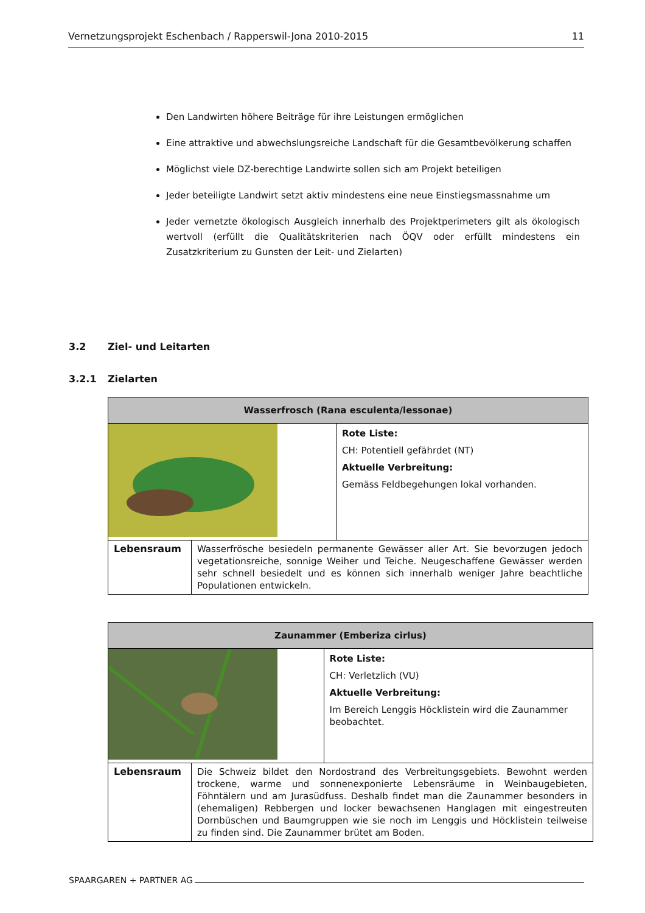Vernetzungsprojekt Eschenbach / Rapperswil-Jona 2010-2015 11
Den Landwirten höhere Beiträge für ihre Leistungen ermöglichen
Eine attraktive und abwechslungsreiche Landschaft für die Gesamtbevölkerung schaffen
Möglichst viele DZ-berechtige Landwirte sollen sich am Projekt beteiligen
Jeder beteiligte Landwirt setzt aktiv mindestens eine neue Einstiegsmassnahme um
Jeder vernetzte ökologisch Ausgleich innerhalb des Projektperimeters gilt als ökologisch wertvoll (erfüllt die Qualitätskriterien nach ÖQV oder erfüllt mindestens ein Zusatzkriterium zu Gunsten der Leit- und Zielarten)
3.2 Ziel- und Leitarten
3.2.1 Zielarten
| Wasserfrosch (Rana esculenta/lessonae) | | |
| | | Rote Liste: CH: Potentiell gefährdet (NT) Aktuelle Verbreitung: Gemäss Feldbegehungen lokal vorhanden. |
| Lebensraum | Wasserfrösche besiedeln permanente Gewässer aller Art. Sie bevorzugen jedoch vegetationsreiche, sonnige Weiher und Teiche. Neugeschaffene Gewässer werden sehr schnell besiedelt und es können sich innerhalb weniger Jahre beachtliche Populationen entwickeln. | |
| Zaunammer (Emberiza cirlus) | | |
| | | Rote Liste: CH: Verletzlich (VU) Aktuelle Verbreitung: Im Bereich Lenggis Höcklistein wird die Zaunammer beobachtet. |
| Lebensraum | Die Schweiz bildet den Nordostrand des Verbreitungsgebiets. Bewohnt werden trockene, warme und sonnenexponierte Lebensräume in Weinbaugebieten, Föhntälern und am Jurasüdfuss. Deshalb findet man die Zaunammer besonders in (ehemaligen) Rebbergen und locker bewachsenen Hanglagen mit eingestreuten Dornbüschen und Baumgruppen wie sie noch im Lenggis und Höcklistein teilweise zu finden sind. Die Zaunammer brütet am Boden. | |
SPAARGAREN + PARTNER AG